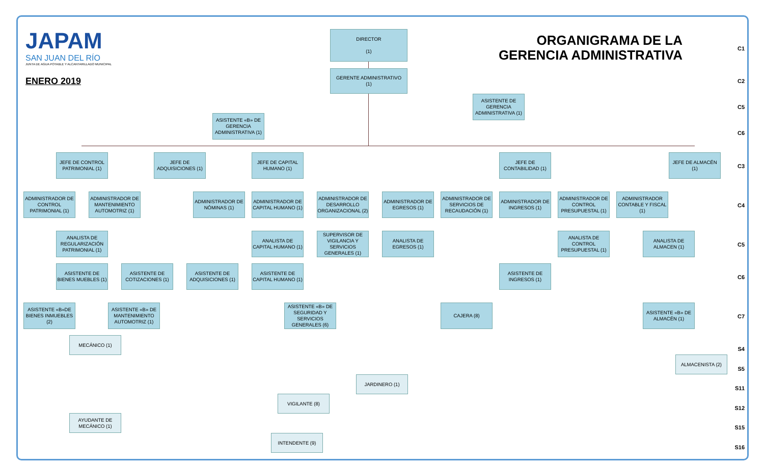JAPAM
SAN JUAN DEL RÍO
JUNTA DE AGUA POTABLE Y ALCANTARILLADO MUNICIPAL
ENERO 2019
ORGANIGRAMA DE LA
GERENCIA ADMINISTRATIVA
DIRECTOR
(1)
GERENTE ADMINISTRATIVO
(1)
ASISTENTE «B» DE GERENCIA ADMINISTRATIVA (1)
ASISTENTE DE GERENCIA ADMINISTRATIVA (1)
JEFE DE CONTROL PATRIMONIAL (1)
JEFE DE ADQUISICIONES (1)
JEFE DE CAPITAL HUMANO (1)
JEFE DE CONTABILIDAD (1)
JEFE DE ALMACÉN (1)
ADMINISTRADOR DE CONTROL PATRIMONIAL (1)
ADMINISTRADOR DE MANTENIMIENTO AUTOMOTRIZ (1)
ADMINISTRADOR DE NÓMINAS (1)
ADMINISTRADOR DE CAPITAL HUMANO (1)
ADMINISTRADOR DE DESARROLLO ORGANIZACIONAL (2)
ADMINISTRADOR DE EGRESOS (1)
ADMINISTRADOR DE SERVICIOS DE RECAUDACIÓN (1)
ADMINISTRADOR DE INGRESOS (1)
ADMINISTRADOR DE CONTROL PRESUPUESTAL (1)
ADMINISTRADOR CONTABLE Y FISCAL (1)
ANALISTA DE REGULARIZACIÓN PATRIMONIAL (1)
ANALISTA DE CAPITAL HUMANO (1)
SUPERVISOR DE VIGILANCIA Y SERVICIOS GENERALES (1)
ANALISTA DE EGRESOS (1)
ANALISTA DE CONTROL PRESUPUESTAL (1)
ANALISTA DE ALMACEN (1)
ASISTENTE DE BIENES MUEBLES (1)
ASISTENTE DE COTIZACIONES (1)
ASISTENTE DE ADQUISICIONES (1)
ASISTENTE DE CAPITAL HUMANO (1)
ASISTENTE DE INGRESOS (1)
ASISTENTE «B»DE BIENES INMUEBLES (2)
ASISTENTE «B» DE MANTENIMIENTO AUTOMOTRIZ (1)
ASISTENTE «B» DE SEGURIDAD Y SERVICIOS GENERALES (6)
CAJERA (8)
ASISTENTE «B» DE ALMACÉN (1)
MECÁNICO (1)
ALMACENISTA (2)
JARDINERO (1)
VIGILANTE (8)
AYUDANTE DE MECÁNICO (1)
INTENDENTE (9)
C1
C2
C5
C6
C3
C4
C5
C6
C7
S4
S5
S11
S12
S15
S16